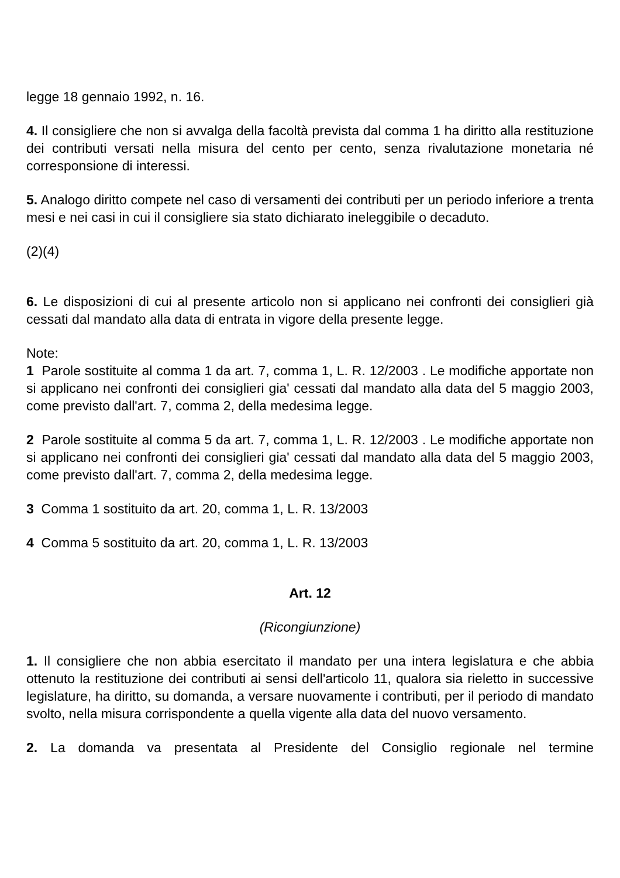legge 18 gennaio 1992, n. 16.
4. Il consigliere che non si avvalga della facoltà prevista dal comma 1 ha diritto alla restituzione dei contributi versati nella misura del cento per cento, senza rivalutazione monetaria né corresponsione di interessi.
5. Analogo diritto compete nel caso di versamenti dei contributi per un periodo inferiore a trenta mesi e nei casi in cui il consigliere sia stato dichiarato ineleggibile o decaduto.
(2)(4)
6. Le disposizioni di cui al presente articolo non si applicano nei confronti dei consiglieri già cessati dal mandato alla data di entrata in vigore della presente legge.
Note:
1 Parole sostituite al comma 1 da art. 7, comma 1, L. R. 12/2003 . Le modifiche apportate non si applicano nei confronti dei consiglieri gia' cessati dal mandato alla data del 5 maggio 2003, come previsto dall'art. 7, comma 2, della medesima legge.
2 Parole sostituite al comma 5 da art. 7, comma 1, L. R. 12/2003 . Le modifiche apportate non si applicano nei confronti dei consiglieri gia' cessati dal mandato alla data del 5 maggio 2003, come previsto dall'art. 7, comma 2, della medesima legge.
3 Comma 1 sostituito da art. 20, comma 1, L. R. 13/2003
4 Comma 5 sostituito da art. 20, comma 1, L. R. 13/2003
Art. 12
(Ricongiunzione)
1. Il consigliere che non abbia esercitato il mandato per una intera legislatura e che abbia ottenuto la restituzione dei contributi ai sensi dell'articolo 11, qualora sia rieletto in successive legislature, ha diritto, su domanda, a versare nuovamente i contributi, per il periodo di mandato svolto, nella misura corrispondente a quella vigente alla data del nuovo versamento.
2. La domanda va presentata al Presidente del Consiglio regionale nel termine